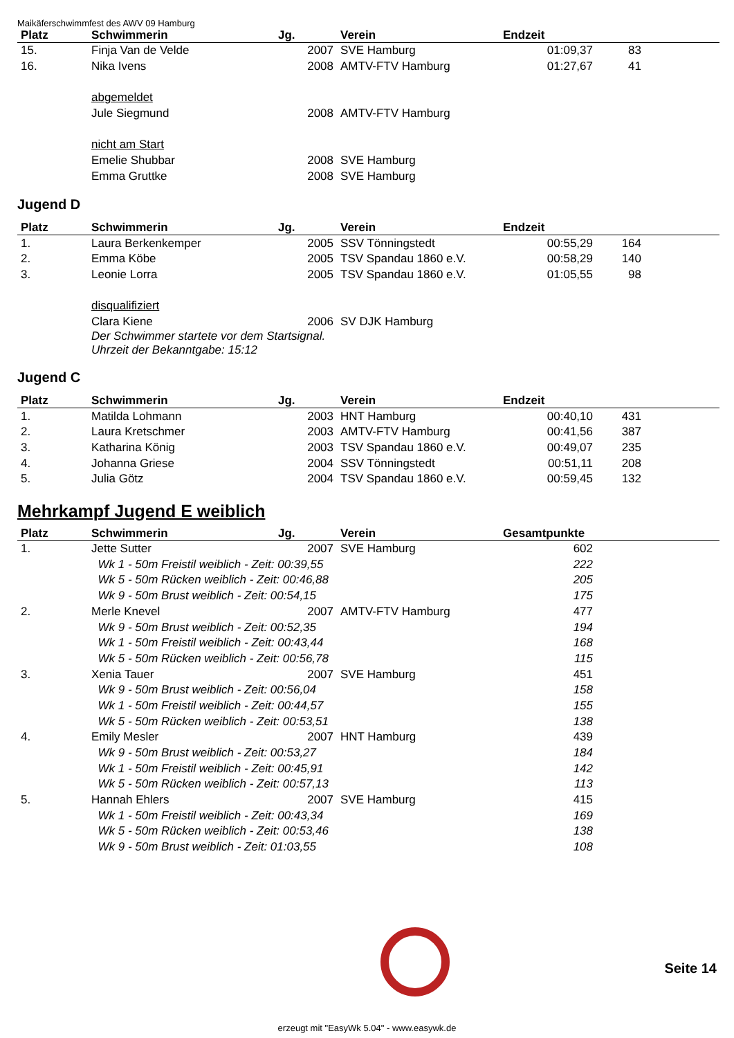Maikäferschwimmfest des AWV 09 Hamburg
| Platz | Schwimmerin | Jg. | Verein | Endzeit | | |
| --- | --- | --- | --- | --- | --- | --- |
| 15. | Finja Van de Velde | 2007 | SVE Hamburg | 01:09,37 | 83 | |
| 16. | Nika Ivens | 2008 | AMTV-FTV Hamburg | 01:27,67 | 41 | |
| | abgemeldet | | | | | |
| | Jule Siegmund | 2008 | AMTV-FTV Hamburg | | | |
| | nicht am Start | | | | | |
| | Emelie Shubbar | 2008 | SVE Hamburg | | | |
| | Emma Gruttke | 2008 | SVE Hamburg | | | |
Jugend D
| Platz | Schwimmerin | Jg. | Verein | Endzeit | | |
| --- | --- | --- | --- | --- | --- | --- |
| 1. | Laura Berkenkemper | 2005 | SSV Tönningstedt | 00:55,29 | 164 | |
| 2. | Emma Köbe | 2005 | TSV Spandau 1860 e.V. | 00:58,29 | 140 | |
| 3. | Leonie Lorra | 2005 | TSV Spandau 1860 e.V. | 01:05,55 | 98 | |
| | disqualifiziert | | | | | |
| | Clara Kiene | 2006 | SV DJK Hamburg | | | |
| | Der Schwimmer startete vor dem Startsignal. Uhrzeit der Bekanntgabe: 15:12 | | | | | |
Jugend C
| Platz | Schwimmerin | Jg. | Verein | Endzeit | | |
| --- | --- | --- | --- | --- | --- | --- |
| 1. | Matilda Lohmann | 2003 | HNT Hamburg | 00:40,10 | 431 | |
| 2. | Laura Kretschmer | 2003 | AMTV-FTV Hamburg | 00:41,56 | 387 | |
| 3. | Katharina König | 2003 | TSV Spandau 1860 e.V. | 00:49,07 | 235 | |
| 4. | Johanna Griese | 2004 | SSV Tönningstedt | 00:51,11 | 208 | |
| 5. | Julia Götz | 2004 | TSV Spandau 1860 e.V. | 00:59,45 | 132 | |
Mehrkampf Jugend E weiblich
| Platz | Schwimmerin | Jg. | Verein | Gesamtpunkte | |
| --- | --- | --- | --- | --- | --- |
| 1. | Jette Sutter | 2007 | SVE Hamburg | 602 | |
| | Wk 1 - 50m Freistil weiblich - Zeit: 00:39,55 | | | 222 | |
| | Wk 5 - 50m Rücken weiblich - Zeit: 00:46,88 | | | 205 | |
| | Wk 9 - 50m Brust weiblich - Zeit: 00:54,15 | | | 175 | |
| 2. | Merle Knevel | 2007 | AMTV-FTV Hamburg | 477 | |
| | Wk 9 - 50m Brust weiblich - Zeit: 00:52,35 | | | 194 | |
| | Wk 1 - 50m Freistil weiblich - Zeit: 00:43,44 | | | 168 | |
| | Wk 5 - 50m Rücken weiblich - Zeit: 00:56,78 | | | 115 | |
| 3. | Xenia Tauer | 2007 | SVE Hamburg | 451 | |
| | Wk 9 - 50m Brust weiblich - Zeit: 00:56,04 | | | 158 | |
| | Wk 1 - 50m Freistil weiblich - Zeit: 00:44,57 | | | 155 | |
| | Wk 5 - 50m Rücken weiblich - Zeit: 00:53,51 | | | 138 | |
| 4. | Emily Mesler | 2007 | HNT Hamburg | 439 | |
| | Wk 9 - 50m Brust weiblich - Zeit: 00:53,27 | | | 184 | |
| | Wk 1 - 50m Freistil weiblich - Zeit: 00:45,91 | | | 142 | |
| | Wk 5 - 50m Rücken weiblich - Zeit: 00:57,13 | | | 113 | |
| 5. | Hannah Ehlers | 2007 | SVE Hamburg | 415 | |
| | Wk 1 - 50m Freistil weiblich - Zeit: 00:43,34 | | | 169 | |
| | Wk 5 - 50m Rücken weiblich - Zeit: 00:53,46 | | | 138 | |
| | Wk 9 - 50m Brust weiblich - Zeit: 01:03,55 | | | 108 | |
Seite 14
erzeugt mit "EasyWk 5.04" - www.easywk.de